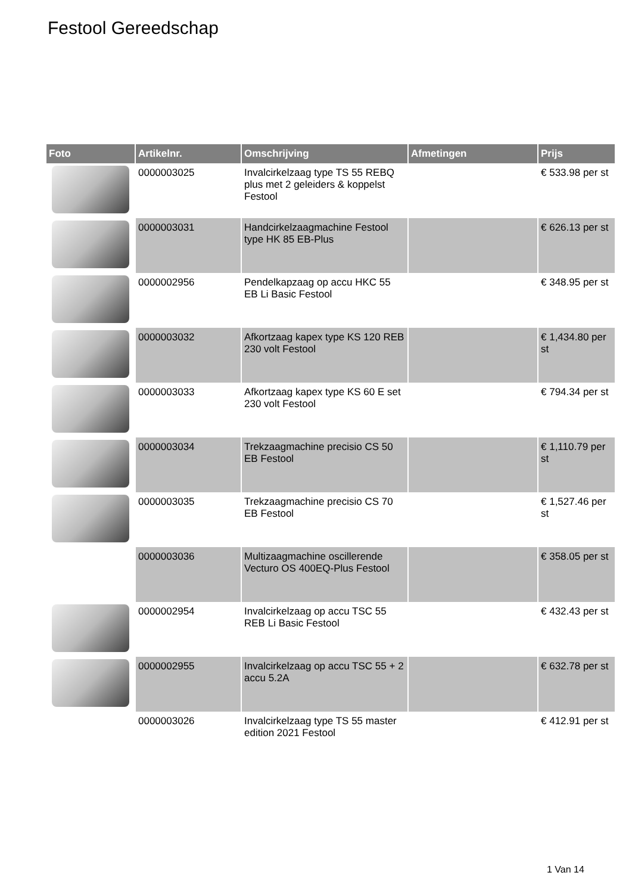Festool Gereedschap
| Foto | Artikelnr. | Omschrijving | Afmetingen | Prijs |
| --- | --- | --- | --- | --- |
| | 0000003025 | Invalcirkelzaag type TS 55 REBQ plus met 2 geleiders & koppelst Festool | | € 533.98 per st |
| | 0000003031 | Handcirkelzaagmachine Festool type HK 85 EB-Plus | | € 626.13 per st |
| | 0000002956 | Pendelkapzaag op accu HKC 55 EB Li Basic Festool | | € 348.95 per st |
| | 0000003032 | Afkortzaag kapex type KS 120 REB 230 volt Festool | | € 1,434.80 per st |
| | 0000003033 | Afkortzaag kapex type KS 60 E set 230 volt Festool | | € 794.34 per st |
| | 0000003034 | Trekzaagmachine precisio CS 50 EB Festool | | € 1,110.79 per st |
| | 0000003035 | Trekzaagmachine precisio CS 70 EB Festool | | € 1,527.46 per st |
| | 0000003036 | Multizaagmachine oscillerende Vecturo OS 400EQ-Plus Festool | | € 358.05 per st |
| | 0000002954 | Invalcirkelzaag op accu TSC 55 REB Li Basic Festool | | € 432.43 per st |
| | 0000002955 | Invalcirkelzaag op accu TSC 55 + 2 accu 5.2A | | € 632.78 per st |
| | 0000003026 | Invalcirkelzaag type TS 55 master edition 2021 Festool | | € 412.91 per st |
1 Van 14